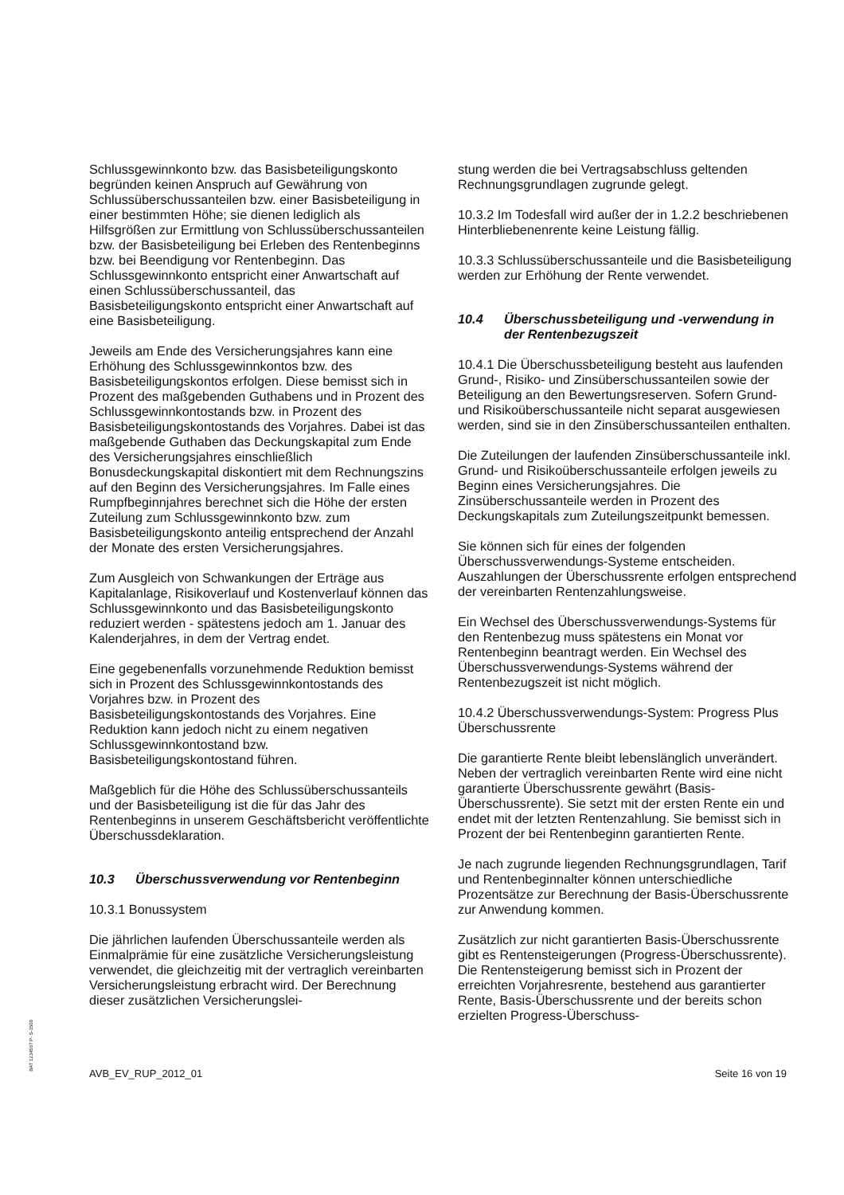Schlussgewinnkonto bzw. das Basisbeteiligungskonto begründen keinen Anspruch auf Gewährung von Schlussüberschussanteilen bzw. einer Basisbeteiligung in einer bestimmten Höhe; sie dienen lediglich als Hilfsgrößen zur Ermittlung von Schlussüberschussanteilen bzw. der Basisbeteiligung bei Erleben des Rentenbeginns bzw. bei Beendigung vor Rentenbeginn. Das Schlussgewinnkonto entspricht einer Anwartschaft auf einen Schlussüberschussanteil, das Basisbeteiligungskonto entspricht einer Anwartschaft auf eine Basisbeteiligung.
Jeweils am Ende des Versicherungsjahres kann eine Erhöhung des Schlussgewinnkontos bzw. des Basisbeteiligungskontos erfolgen. Diese bemisst sich in Prozent des maßgebenden Guthabens und in Prozent des Schlussgewinnkontostands bzw. in Prozent des Basisbeteiligungskontostands des Vorjahres. Dabei ist das maßgebende Guthaben das Deckungskapital zum Ende des Versicherungsjahres einschließlich Bonusdeckungskapital diskontiert mit dem Rechnungszins auf den Beginn des Versicherungsjahres. Im Falle eines Rumpfbeginnjahres berechnet sich die Höhe der ersten Zuteilung zum Schlussgewinnkonto bzw. zum Basisbeteiligungskonto anteilig entsprechend der Anzahl der Monate des ersten Versicherungsjahres.
Zum Ausgleich von Schwankungen der Erträge aus Kapitalanlage, Risikoverlauf und Kostenverlauf können das Schlussgewinnkonto und das Basisbeteiligungskonto reduziert werden - spätestens jedoch am 1. Januar des Kalenderjahres, in dem der Vertrag endet.
Eine gegebenenfalls vorzunehmende Reduktion bemisst sich in Prozent des Schlussgewinnkontostands des Vorjahres bzw. in Prozent des Basisbeteiligungskontostands des Vorjahres. Eine Reduktion kann jedoch nicht zu einem negativen Schlussgewinnkontostand bzw. Basisbeteiligungskontostand führen.
Maßgeblich für die Höhe des Schlussüberschussanteils und der Basisbeteiligung ist die für das Jahr des Rentenbeginns in unserem Geschäftsbericht veröffentlichte Überschussdeklaration.
10.3 Überschussverwendung vor Rentenbeginn
10.3.1 Bonussystem
Die jährlichen laufenden Überschussanteile werden als Einmalprämie für eine zusätzliche Versicherungsleistung verwendet, die gleichzeitig mit der vertraglich vereinbarten Versicherungsleistung erbracht wird. Der Berechnung dieser zusätzlichen Versicherungslei-
stung werden die bei Vertragsabschluss geltenden Rechnungsgrundlagen zugrunde gelegt.
10.3.2 Im Todesfall wird außer der in 1.2.2 beschriebenen Hinterbliebenenrente keine Leistung fällig.
10.3.3 Schlussüberschussanteile und die Basisbeteiligung werden zur Erhöhung der Rente verwendet.
10.4 Überschussbeteiligung und -verwendung in der Rentenbezugszeit
10.4.1 Die Überschussbeteiligung besteht aus laufenden Grund-, Risiko- und Zinsüberschussanteilen sowie der Beteiligung an den Bewertungsreserven. Sofern Grund- und Risikoüberschussanteile nicht separat ausgewiesen werden, sind sie in den Zinsüberschussanteilen enthalten.
Die Zuteilungen der laufenden Zinsüberschussanteile inkl. Grund- und Risikoüberschussanteile erfolgen jeweils zu Beginn eines Versicherungsjahres. Die Zinsüberschussanteile werden in Prozent des Deckungskapitals zum Zuteilungszeitpunkt bemessen.
Sie können sich für eines der folgenden Überschussverwendungs-Systeme entscheiden. Auszahlungen der Überschussrente erfolgen entsprechend der vereinbarten Rentenzahlungsweise.
Ein Wechsel des Überschussverwendungs-Systems für den Rentenbezug muss spätestens ein Monat vor Rentenbeginn beantragt werden. Ein Wechsel des Überschussverwendungs-Systems während der Rentenbezugszeit ist nicht möglich.
10.4.2 Überschussverwendungs-System: Progress Plus Überschussrente
Die garantierte Rente bleibt lebenslänglich unverändert. Neben der vertraglich vereinbarten Rente wird eine nicht garantierte Überschussrente gewährt (Basis-Überschussrente). Sie setzt mit der ersten Rente ein und endet mit der letzten Rentenzahlung. Sie bemisst sich in Prozent der bei Rentenbeginn garantierten Rente.
Je nach zugrunde liegenden Rechnungsgrundlagen, Tarif und Rentenbeginnalter können unterschiedliche Prozentsätze zur Berechnung der Basis-Überschussrente zur Anwendung kommen.
Zusätzlich zur nicht garantierten Basis-Überschussrente gibt es Rentensteigerungen (Progress-Überschussrente). Die Rentensteigerung bemisst sich in Prozent der erreichten Vorjahresrente, bestehend aus garantierter Rente, Basis-Überschussrente und der bereits schon erzielten Progress-Überschuss-
BAT 1234567 P- S-1500
AVB_EV_RUP_2012_01 Seite 16 von 19